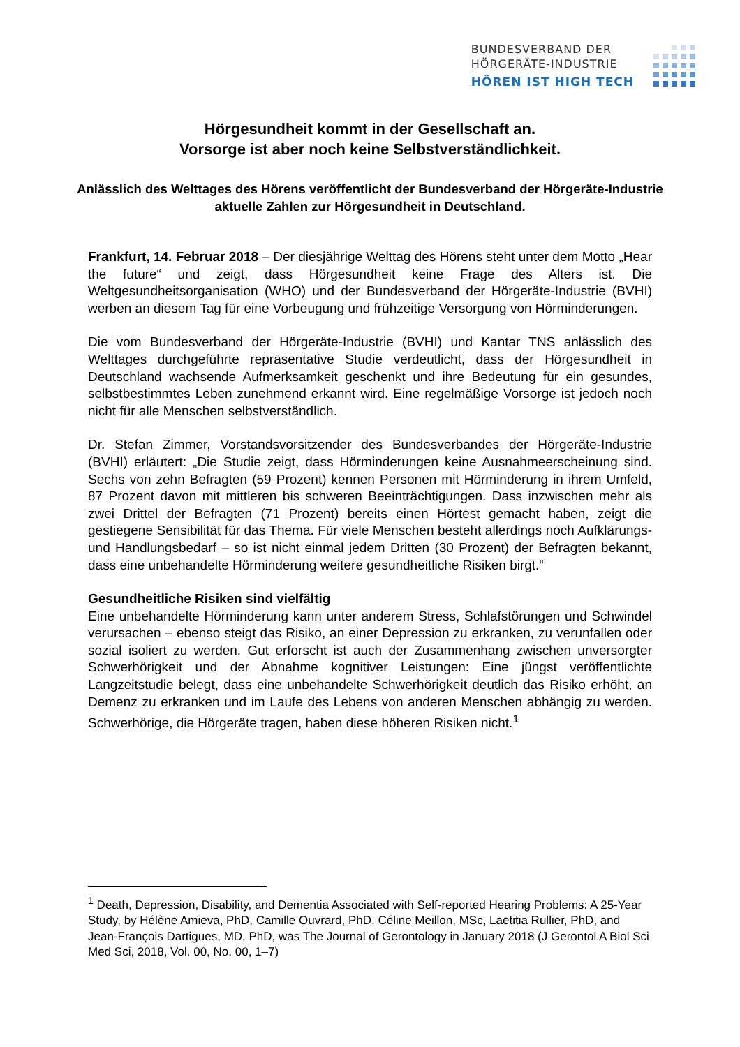BUNDESVERBAND DER
HÖRGERÄTE-INDUSTRIE
HÖREN IST HIGH TECH
Hörgesundheit kommt in der Gesellschaft an.
Vorsorge ist aber noch keine Selbstverständlichkeit.
Anlässlich des Welttages des Hörens veröffentlicht der Bundesverband der Hörgeräte-Industrie aktuelle Zahlen zur Hörgesundheit in Deutschland.
Frankfurt, 14. Februar 2018 – Der diesjährige Welttag des Hörens steht unter dem Motto „Hear the future“ und zeigt, dass Hörgesundheit keine Frage des Alters ist. Die Weltgesundheitsorganisation (WHO) und der Bundesverband der Hörgeräte-Industrie (BVHI) werben an diesem Tag für eine Vorbeugung und frühzeitige Versorgung von Hörminderungen.
Die vom Bundesverband der Hörgeräte-Industrie (BVHI) und Kantar TNS anlässlich des Welttages durchgeführte repräsentative Studie verdeutlicht, dass der Hörgesundheit in Deutschland wachsende Aufmerksamkeit geschenkt und ihre Bedeutung für ein gesundes, selbstbestimmtes Leben zunehmend erkannt wird. Eine regelmäßige Vorsorge ist jedoch noch nicht für alle Menschen selbstverständlich.
Dr. Stefan Zimmer, Vorstandsvorsitzender des Bundesverbandes der Hörgeräte-Industrie (BVHI) erläutert: „Die Studie zeigt, dass Hörminderungen keine Ausnahmeerscheinung sind. Sechs von zehn Befragten (59 Prozent) kennen Personen mit Hörminderung in ihrem Umfeld, 87 Prozent davon mit mittleren bis schweren Beeinträchtigungen. Dass inzwischen mehr als zwei Drittel der Befragten (71 Prozent) bereits einen Hörtest gemacht haben, zeigt die gestiegene Sensibilität für das Thema. Für viele Menschen besteht allerdings noch Aufklärungs- und Handlungsbedarf – so ist nicht einmal jedem Dritten (30 Prozent) der Befragten bekannt, dass eine unbehandelte Hörminderung weitere gesundheitliche Risiken birgt.“
Gesundheitliche Risiken sind vielfältig
Eine unbehandelte Hörminderung kann unter anderem Stress, Schlafstörungen und Schwindel verursachen – ebenso steigt das Risiko, an einer Depression zu erkranken, zu verunfallen oder sozial isoliert zu werden. Gut erforscht ist auch der Zusammenhang zwischen unversorgter Schwerhörigkeit und der Abnahme kognitiver Leistungen: Eine jüngst veröffentlichte Langzeitstudie belegt, dass eine unbehandelte Schwerhörigkeit deutlich das Risiko erhöht, an Demenz zu erkranken und im Laufe des Lebens von anderen Menschen abhängig zu werden. Schwerhörige, die Hörgeräte tragen, haben diese höheren Risiken nicht.<sup>1</sup>
<sup>1</sup> Death, Depression, Disability, and Dementia Associated with Self-reported Hearing Problems: A 25-Year Study, by Hélène Amieva, PhD, Camille Ouvrard, PhD, Céline Meillon, MSc, Laetitia Rullier, PhD, and Jean-François Dartigues, MD, PhD, was The Journal of Gerontology in January 2018 (J Gerontol A Biol Sci Med Sci, 2018, Vol. 00, No. 00, 1–7)